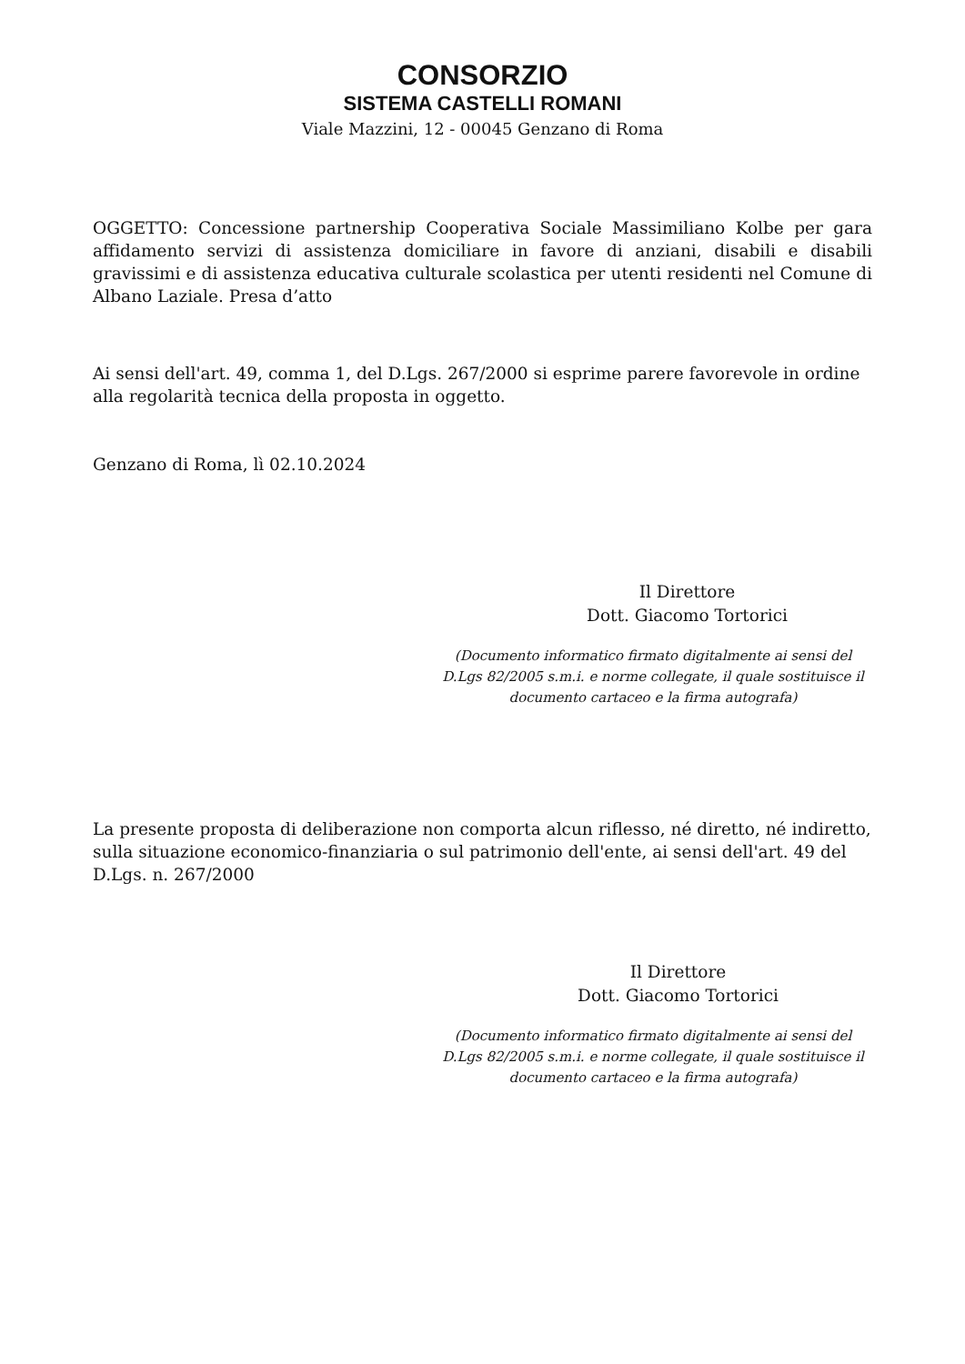CONSORZIO
SISTEMA CASTELLI ROMANI
Viale Mazzini, 12 - 00045 Genzano di Roma
OGGETTO: Concessione partnership Cooperativa Sociale Massimiliano Kolbe per gara affidamento servizi di assistenza domiciliare in favore di anziani, disabili e disabili gravissimi e di assistenza educativa culturale scolastica per utenti residenti nel Comune di Albano Laziale. Presa d’atto
Ai sensi dell'art. 49, comma 1, del D.Lgs. 267/2000 si esprime parere favorevole in ordine alla regolarità tecnica della proposta in oggetto.
Genzano di Roma, lì 02.10.2024
Il Direttore
Dott. Giacomo Tortorici
(Documento informatico firmato digitalmente ai sensi del D.Lgs 82/2005 s.m.i. e norme collegate, il quale sostituisce il documento cartaceo e la firma autografa)
La presente proposta di deliberazione non comporta alcun riflesso, né diretto, né indiretto, sulla situazione economico-finanziaria o sul patrimonio dell'ente, ai sensi dell'art. 49 del D.Lgs. n. 267/2000
Il Direttore
Dott. Giacomo Tortorici
(Documento informatico firmato digitalmente ai sensi del D.Lgs 82/2005 s.m.i. e norme collegate, il quale sostituisce il documento cartaceo e la firma autografa)